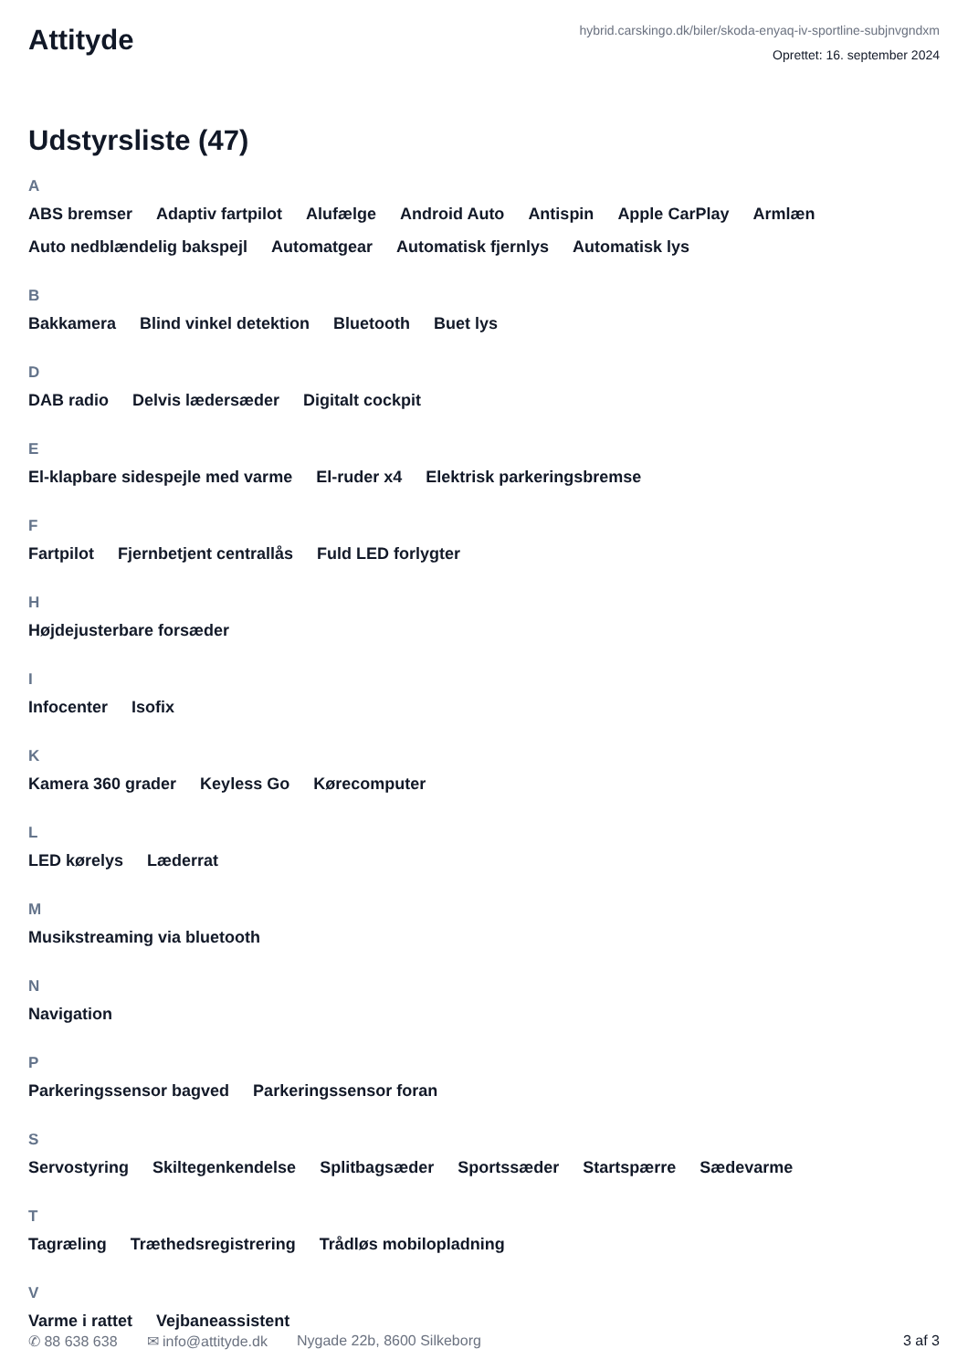Attityde
hybrid.carskingo.dk/biler/skoda-enyaq-iv-sportline-subjnvgndxm
Oprettet: 16. september 2024
Udstyrsliste (47)
A
ABS bremser Adaptiv fartpilot Alufælge Android Auto Antispin Apple CarPlay Armlæn Auto nedblændelig bakspejl Automatgear Automatisk fjernlys Automatisk lys
B
Bakkamera Blind vinkel detektion Bluetooth Buet lys
D
DAB radio Delvis lædersæder Digitalt cockpit
E
El-klapbare sidespejle med varme El-ruder x4 Elektrisk parkeringsbremse
F
Fartpilot Fjernbetjent centrallås Fuld LED forlygter
H
Højdejusterbare forsæder
I
Infocenter Isofix
K
Kamera 360 grader Keyless Go Kørecomputer
L
LED kørelys Læderrat
M
Musikstreaming via bluetooth
N
Navigation
P
Parkeringssensor bagved Parkeringssensor foran
S
Servostyring Skiltegenkendelse Splitbagsæder Sportssæder Startspærre Sædevarme
T
Tagræling Træthedsregistrering Trådløs mobilopladning
V
Varme i rattet Vejbaneassistent
✆ 88 638 638 ✉ info@attityde.dk Nygade 22b, 8600 Silkeborg 3 af 3